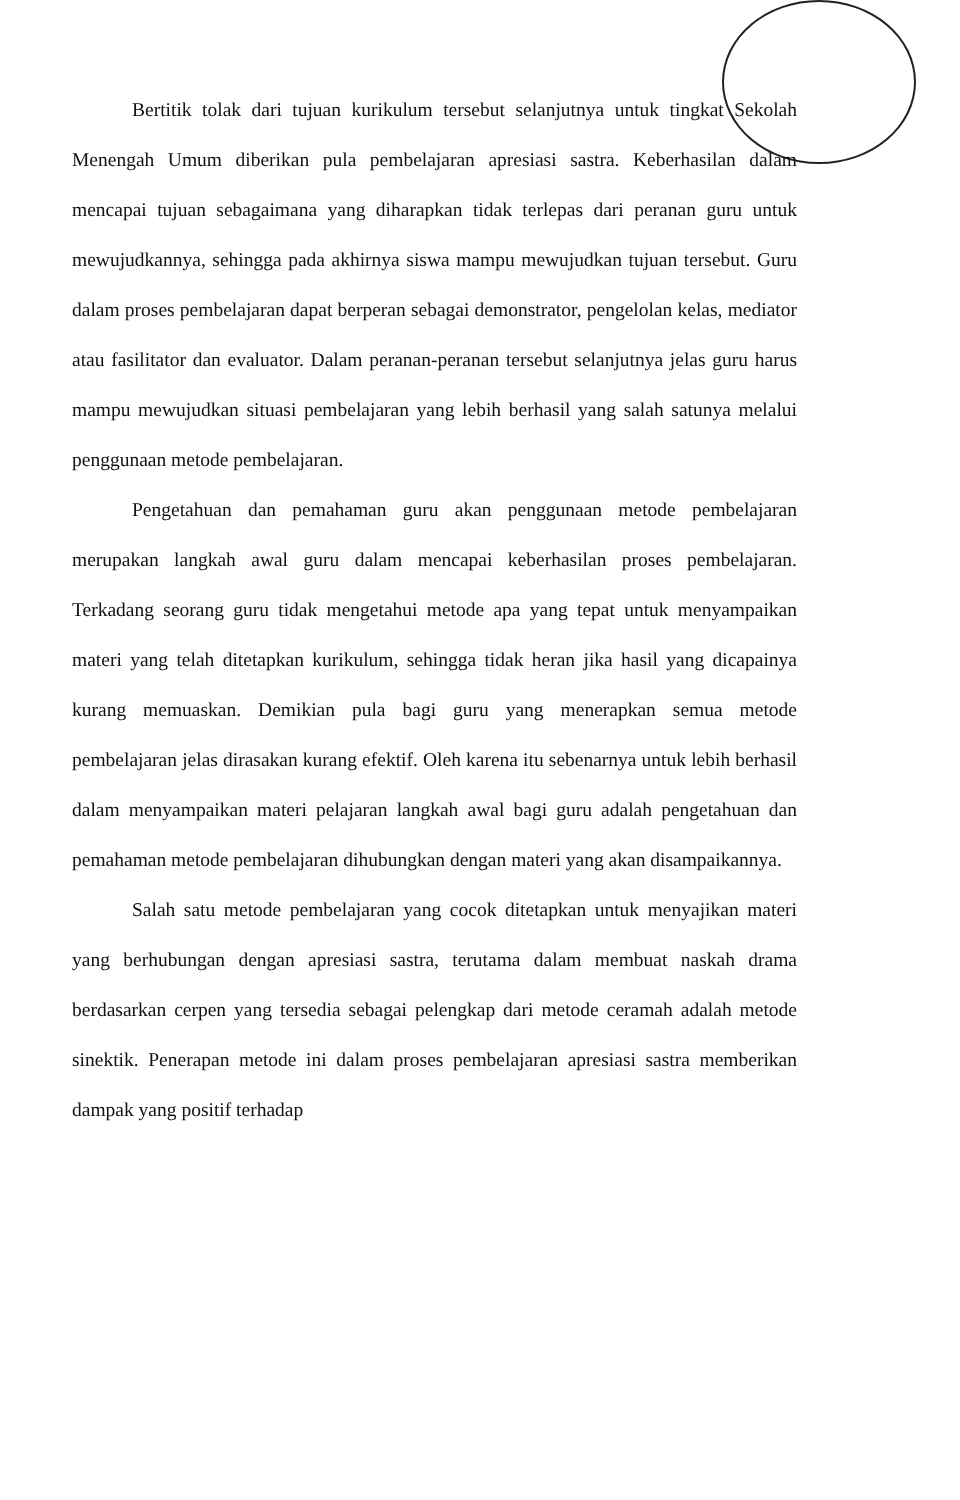Bertitik tolak dari tujuan kurikulum tersebut selanjutnya untuk tingkat Sekolah Menengah Umum diberikan pula pembelajaran apresiasi sastra. Keberhasilan dalam mencapai tujuan sebagaimana yang diharapkan tidak terlepas dari peranan guru untuk mewujudkannya, sehingga pada akhirnya siswa mampu mewujudkan tujuan tersebut. Guru dalam proses pembelajaran dapat berperan sebagai demonstrator, pengelolan kelas, mediator atau fasilitator dan evaluator. Dalam peranan-peranan tersebut selanjutnya jelas guru harus mampu mewujudkan situasi pembelajaran yang lebih berhasil yang salah satunya melalui penggunaan metode pembelajaran.
Pengetahuan dan pemahaman guru akan penggunaan metode pembelajaran merupakan langkah awal guru dalam mencapai keberhasilan proses pembelajaran. Terkadang seorang guru tidak mengetahui metode apa yang tepat untuk menyampaikan materi yang telah ditetapkan kurikulum, sehingga tidak heran jika hasil yang dicapainya kurang memuaskan. Demikian pula bagi guru yang menerapkan semua metode pembelajaran jelas dirasakan kurang efektif. Oleh karena itu sebenarnya untuk lebih berhasil dalam menyampaikan materi pelajaran langkah awal bagi guru adalah pengetahuan dan pemahaman metode pembelajaran dihubungkan dengan materi yang akan disampaikannya.
Salah satu metode pembelajaran yang cocok ditetapkan untuk menyajikan materi yang berhubungan dengan apresiasi sastra, terutama dalam membuat naskah drama berdasarkan cerpen yang tersedia sebagai pelengkap dari metode ceramah adalah metode sinektik. Penerapan metode ini dalam proses pembelajaran apresiasi sastra memberikan dampak yang positif terhadap